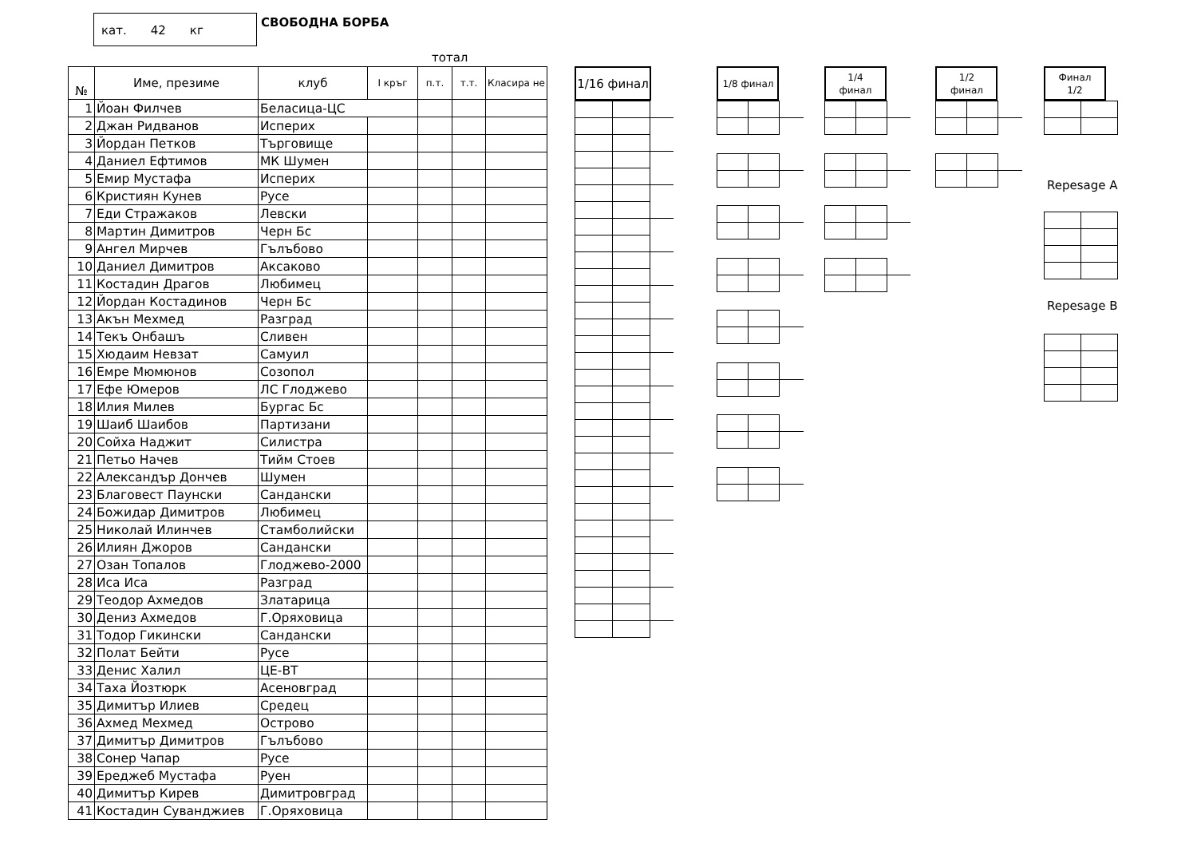кат. 42 кг
СВОБОДНА БОРБА
тотал
| № | Име, презиме | клуб | I кръг | п.т. | т.т. | Класира не |
| --- | --- | --- | --- | --- | --- | --- |
| 1 | Йоан Филчев | Беласица-ЦС | | | | |
| 2 | Джан Ридванов | Исперих | | | | |
| 3 | Йордан Петков | Търговище | | | | |
| 4 | Даниел Ефтимов | МК Шумен | | | | |
| 5 | Емир Мустафа | Исперих | | | | |
| 6 | Кристиян Кунев | Русе | | | | |
| 7 | Еди Стражаков | Левски | | | | |
| 8 | Мартин Димитров | Черн Бс | | | | |
| 9 | Ангел Мирчев | Гълъбово | | | | |
| 10 | Даниел Димитров | Аксаково | | | | |
| 11 | Костадин Драгов | Любимец | | | | |
| 12 | Йордан Костадинов | Черн Бс | | | | |
| 13 | Акън Мехмед | Разград | | | | |
| 14 | Текъ Онбашъ | Сливен | | | | |
| 15 | Хюдаим Невзат | Самуил | | | | |
| 16 | Емре Мюмюнов | Созопол | | | | |
| 17 | Ефе Юмеров | ЛС Глоджево | | | | |
| 18 | Илия Милев | Бургас Бс | | | | |
| 19 | Шаиб Шаибов | Партизани | | | | |
| 20 | Сойха Наджит | Силистра | | | | |
| 21 | Петьо Начев | Тийм Стоев | | | | |
| 22 | Александър Дончев | Шумен | | | | |
| 23 | Благовест Паунски | Сандански | | | | |
| 24 | Божидар Димитров | Любимец | | | | |
| 25 | Николай Илинчев | Стамболийски | | | | |
| 26 | Илиян Джоров | Сандански | | | | |
| 27 | Озан Топалов | Глоджево-2000 | | | | |
| 28 | Иса Иса | Разград | | | | |
| 29 | Теодор Ахмедов | Златарица | | | | |
| 30 | Дениз Ахмедов | Г.Оряховица | | | | |
| 31 | Тодор Гикински | Сандански | | | | |
| 32 | Полат Бейти | Русе | | | | |
| 33 | Денис Халил | ЦЕ-ВТ | | | | |
| 34 | Таха Йозтюрк | Асеновград | | | | |
| 35 | Димитър Илиев | Средец | | | | |
| 36 | Ахмед Мехмед | Острово | | | | |
| 37 | Димитър Димитров | Гълъбово | | | | |
| 38 | Сонер Чапар | Русе | | | | |
| 39 | Ереджеб Мустафа | Руен | | | | |
| 40 | Димитър Кирев | Димитровград | | | | |
| 41 | Костадин Суванджиев | Г.Оряховица | | | | |
1/16 финал
1/8 финал 1/4
финал
1/2
финал
Финал
1/2
Repesage A
Repesage B